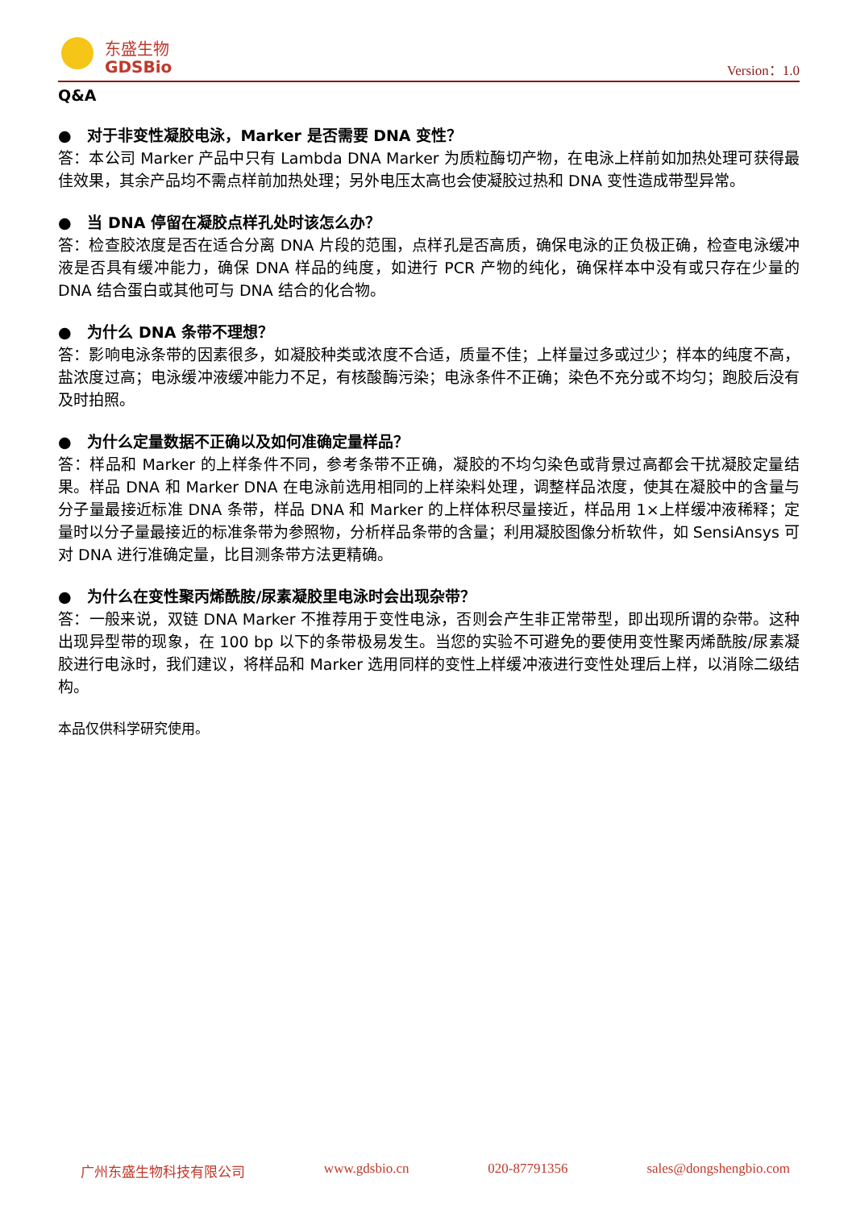东盛生物
GDSBio
Version：1.0
Q&A
● 对于非变性凝胶电泳，Marker 是否需要 DNA 变性？
答：本公司 Marker 产品中只有 Lambda DNA Marker 为质粒酶切产物，在电泳上样前如加热处理可获得最佳效果，其余产品均不需点样前加热处理；另外电压太高也会使凝胶过热和 DNA 变性造成带型异常。
● 当 DNA 停留在凝胶点样孔处时该怎么办？
答：检查胶浓度是否在适合分离 DNA 片段的范围，点样孔是否高质，确保电泳的正负极正确，检查电泳缓冲液是否具有缓冲能力，确保 DNA 样品的纯度，如进行 PCR 产物的纯化，确保样本中没有或只存在少量的 DNA 结合蛋白或其他可与 DNA 结合的化合物。
● 为什么 DNA 条带不理想？
答：影响电泳条带的因素很多，如凝胶种类或浓度不合适，质量不佳；上样量过多或过少；样本的纯度不高，盐浓度过高；电泳缓冲液缓冲能力不足，有核酸酶污染；电泳条件不正确；染色不充分或不均匀；跑胶后没有及时拍照。
● 为什么定量数据不正确以及如何准确定量样品？
答：样品和 Marker 的上样条件不同，参考条带不正确，凝胶的不均匀染色或背景过高都会干扰凝胶定量结果。样品 DNA 和 Marker DNA 在电泳前选用相同的上样染料处理，调整样品浓度，使其在凝胶中的含量与分子量最接近标准 DNA 条带，样品 DNA 和 Marker 的上样体积尽量接近，样品用 1×上样缓冲液稀释；定量时以分子量最接近的标准条带为参照物，分析样品条带的含量；利用凝胶图像分析软件，如 SensiAnsys 可对 DNA 进行准确定量，比目测条带方法更精确。
● 为什么在变性聚丙烯酰胺/尿素凝胶里电泳时会出现杂带？
答：一般来说，双链 DNA Marker 不推荐用于变性电泳，否则会产生非正常带型，即出现所谓的杂带。这种出现异型带的现象，在 100 bp 以下的条带极易发生。当您的实验不可避免的要使用变性聚丙烯酰胺/尿素凝胶进行电泳时，我们建议，将样品和 Marker 选用同样的变性上样缓冲液进行变性处理后上样，以消除二级结构。
本品仅供科学研究使用。
广州东盛生物科技有限公司 www.gdsbio.cn 020-87791356 sales@dongshengbio.com